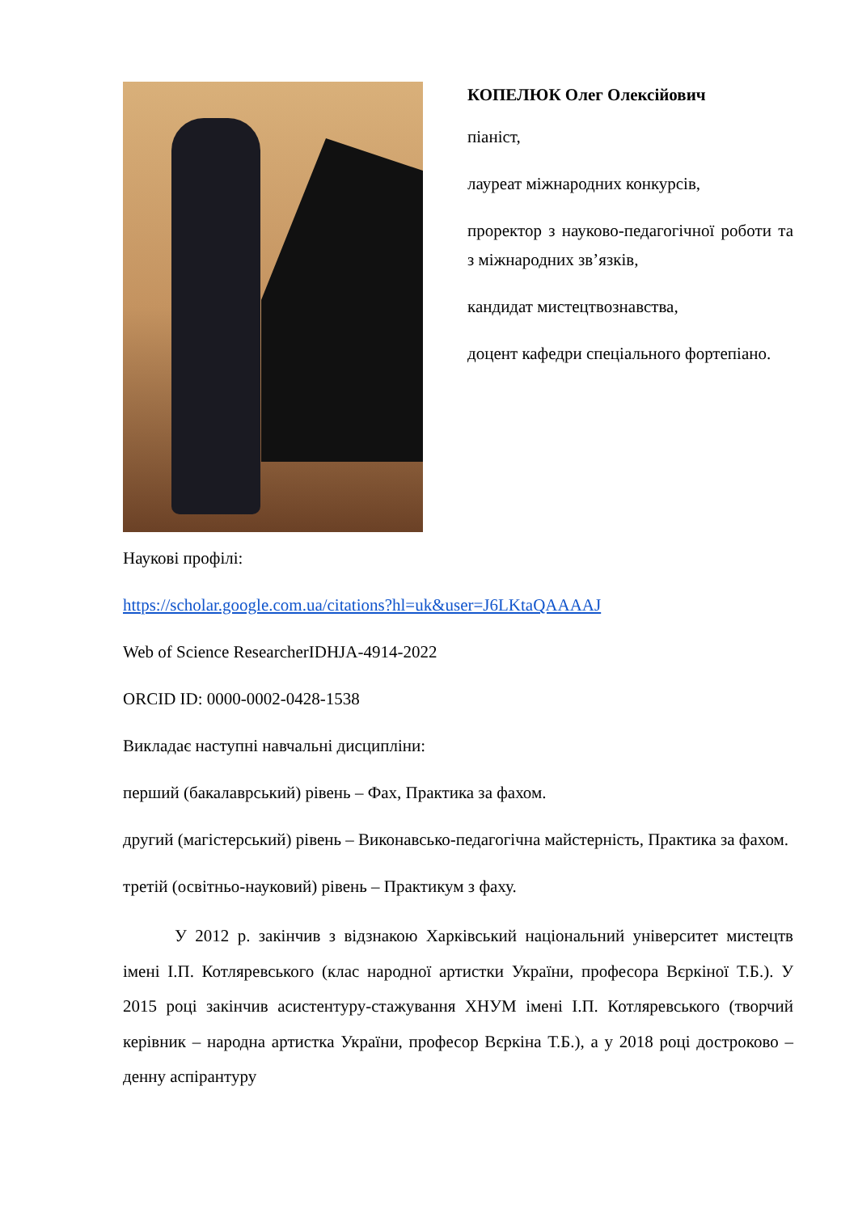КОПЕЛЮК Олег Олексійович
піаніст,
лауреат міжнародних конкурсів,
проректор з науково-педагогічної роботи та з міжнародних зв’язків,
кандидат мистецтвознавства,
доцент кафедри спеціального фортепіано.
Наукові профілі:
https://scholar.google.com.ua/citations?hl=uk&user=J6LKtaQAAAAJ
Web of Science ResearcherIDHJA-4914-2022
ORCID ID: 0000-0002-0428-1538
Викладає наступні навчальні дисципліни:
перший (бакалаврський) рівень – Фах, Практика за фахом.
другий (магістерський) рівень – Виконавсько-педагогічна майстерність, Практика за фахом.
третій (освітньо-науковий) рівень – Практикум з фаху.
У 2012 р. закінчив з відзнакою Харківський національний університет мистецтв імені І.П. Котляревського (клас народної артистки України, професора Вєркіної Т.Б.). У 2015 році закінчив асистентуру-стажування ХНУМ імені І.П. Котляревського (творчий керівник – народна артистка України, професор Вєркіна Т.Б.), а у 2018 році достроково – денну аспірантуру